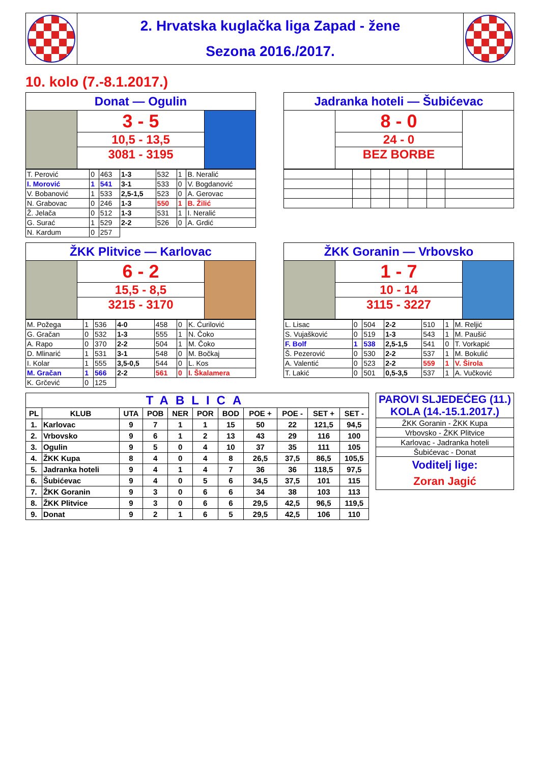2. Hrvatska kuglačka liga Zapad - žene
Sezona 2016./2017.
10. kolo (7.-8.1.2017.)
Donat — Ogulin
3 - 5
10,5 - 13,5
3081 - 3195
| T. Perović | 0 | 463 | 1-3 | 532 | 1 | B. Neralić |
| I. Morović | 1 | 541 | 3-1 | 533 | 0 | V. Bogdanović |
| V. Bobanović | 1 | 533 | 2,5-1,5 | 523 | 0 | A. Gerovac |
| N. Grabovac | 0 | 246 | 1-3 | 550 | 1 | B. Žilić |
| Ž. Jelača | 0 | 512 | 1-3 | 531 | 1 | I. Neralić |
| G. Surać | 1 | 529 | 2-2 | 526 | 0 | A. Grdić |
| N. Kardum | 0 | 257 | | | | |
Jadranka hoteli — Šubićevac
8 - 0
24 - 0
BEZ BORBE
ŽKK Plitvice — Karlovac
6 - 2
15,5 - 8,5
3215 - 3170
| M. Požega | 1 | 536 | 4-0 | 458 | 0 | K. Ćurilović |
| G. Gračan | 0 | 532 | 1-3 | 555 | 1 | N. Čoko |
| A. Rapo | 0 | 370 | 2-2 | 504 | 1 | M. Čoko |
| D. Mlinarić | 1 | 531 | 3-1 | 548 | 0 | M. Bočkaj |
| I. Kolar | 1 | 555 | 3,5-0,5 | 544 | 0 | L. Kos |
| M. Gračan | 1 | 566 | 2-2 | 561 | 0 | I. Škalamera |
| K. Grčević | 0 | 125 | | | | |
ŽKK Goranin — Vrbovsko
1 - 7
10 - 14
3115 - 3227
| L. Lisac | 0 | 504 | 2-2 | 510 | 1 | M. Reljić |
| S. Vujašković | 0 | 519 | 1-3 | 543 | 1 | M. Paušić |
| F. Bolf | 1 | 538 | 2,5-1,5 | 541 | 0 | T. Vorkapić |
| Š. Pezerović | 0 | 530 | 2-2 | 537 | 1 | M. Bokulić |
| A. Valentić | 0 | 523 | 2-2 | 559 | 1 | V. Širola |
| T. Lakić | 0 | 501 | 0,5-3,5 | 537 | 1 | A. Vučković |
| TABLICA | | | | | | | | | | |
| --- | --- | --- | --- | --- | --- | --- | --- | --- | --- | --- |
| PL | KLUB | UTA | POB | NER | POR | BOD | POE + | POE - | SET + | SET - |
| 1. | Karlovac | 9 | 7 | 1 | 1 | 15 | 50 | 22 | 121,5 | 94,5 |
| 2. | Vrbovsko | 9 | 6 | 1 | 2 | 13 | 43 | 29 | 116 | 100 |
| 3. | Ogulin | 9 | 5 | 0 | 4 | 10 | 37 | 35 | 111 | 105 |
| 4. | ŽKK Kupa | 8 | 4 | 0 | 4 | 8 | 26,5 | 37,5 | 86,5 | 105,5 |
| 5. | Jadranka hoteli | 9 | 4 | 1 | 4 | 7 | 36 | 36 | 118,5 | 97,5 |
| 6. | Šubićevac | 9 | 4 | 0 | 5 | 6 | 34,5 | 37,5 | 101 | 115 |
| 7. | ŽKK Goranin | 9 | 3 | 0 | 6 | 6 | 34 | 38 | 103 | 113 |
| 8. | ŽKK Plitvice | 9 | 3 | 0 | 6 | 6 | 29,5 | 42,5 | 96,5 | 119,5 |
| 9. | Donat | 9 | 2 | 1 | 6 | 5 | 29,5 | 42,5 | 106 | 110 |
| PAROVI SLJEDEĆEG (11.) KOLA (14.-15.1.2017.) |
| ŽKK Goranin - ŽKK Kupa |
| Vrbovsko - ŽKK Plitvice |
| Karlovac - Jadranka hoteli |
| Šubićevac - Donat |
| Voditelj lige: Zoran Jagić |